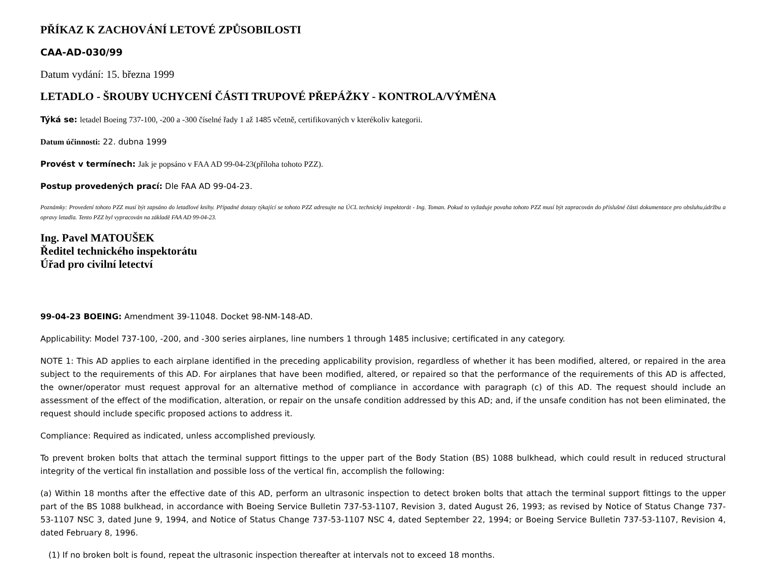PŘÍKAZ K ZACHOVÁNÍ LETOVÉ ZPŮSOBILOSTI
CAA-AD-030/99
Datum vydání: 15. března 1999
LETADLO - ŠROUBY UCHYCENÍ ČÁSTI TRUPOVÉ PŘEPÁŽKY - KONTROLA/VÝMĚNA
Týká se: letadel Boeing 737-100, -200 a -300 číselné řady 1 až 1485 včetně, certifikovaných v kterékoliv kategorii.
Datum účinnosti: 22. dubna 1999
Provést v termínech: Jak je popsáno v FAA AD 99-04-23(příloha tohoto PZZ).
Postup provedených prací: Dle FAA AD 99-04-23.
Poznámky: Provedení tohoto PZZ musí být zapsáno do letadlové knihy. Případné dotazy týkající se tohoto PZZ adresujte na ÚCL technický inspektorát - Ing. Toman. Pokud to vyžaduje povaha tohoto PZZ musí být zapracován do příslušné části dokumentace pro obsluhu,údržbu a opravy letadla. Tento PZZ byl vypracován na základě FAA AD 99-04-23.
Ing. Pavel MATOUŠEK
Ředitel technického inspektorátu
Úřad pro civilní letectví
99-04-23 BOEING: Amendment 39-11048. Docket 98-NM-148-AD.
Applicability: Model 737-100, -200, and -300 series airplanes, line numbers 1 through 1485 inclusive; certificated in any category.
NOTE 1: This AD applies to each airplane identified in the preceding applicability provision, regardless of whether it has been modified, altered, or repaired in the area subject to the requirements of this AD. For airplanes that have been modified, altered, or repaired so that the performance of the requirements of this AD is affected, the owner/operator must request approval for an alternative method of compliance in accordance with paragraph (c) of this AD. The request should include an assessment of the effect of the modification, alteration, or repair on the unsafe condition addressed by this AD; and, if the unsafe condition has not been eliminated, the request should include specific proposed actions to address it.
Compliance: Required as indicated, unless accomplished previously.
To prevent broken bolts that attach the terminal support fittings to the upper part of the Body Station (BS) 1088 bulkhead, which could result in reduced structural integrity of the vertical fin installation and possible loss of the vertical fin, accomplish the following:
(a) Within 18 months after the effective date of this AD, perform an ultrasonic inspection to detect broken bolts that attach the terminal support fittings to the upper part of the BS 1088 bulkhead, in accordance with Boeing Service Bulletin 737-53-1107, Revision 3, dated August 26, 1993; as revised by Notice of Status Change 737-53-1107 NSC 3, dated June 9, 1994, and Notice of Status Change 737-53-1107 NSC 4, dated September 22, 1994; or Boeing Service Bulletin 737-53-1107, Revision 4, dated February 8, 1996.
(1) If no broken bolt is found, repeat the ultrasonic inspection thereafter at intervals not to exceed 18 months.